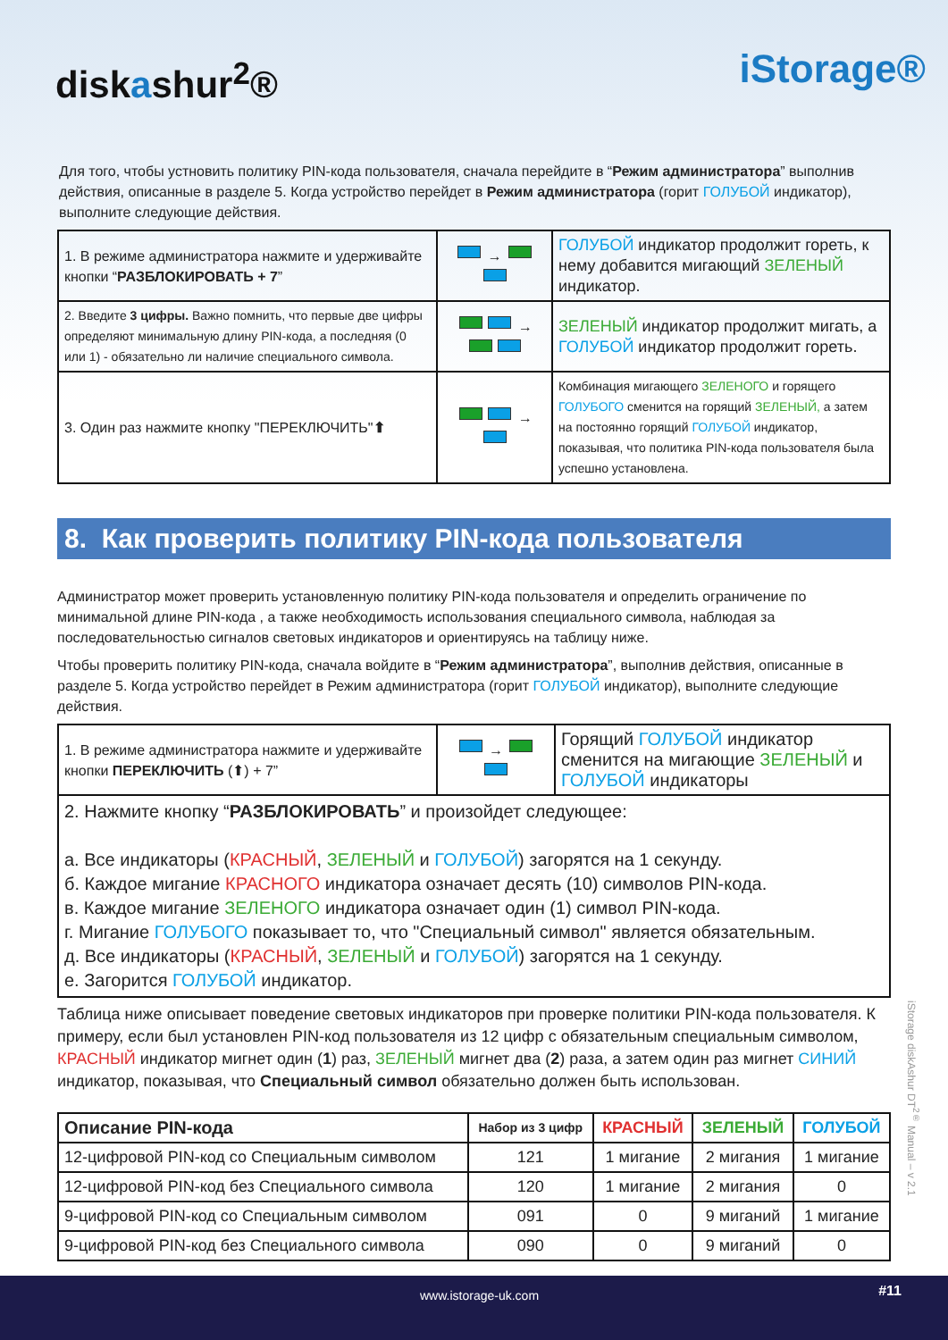diskashur<sup>2</sup>® iStorage®
Для того, чтобы устновить политику PIN-кода пользователя, сначала перейдите в “Режим администратора” выполнив действия, описанные в разделе 5. Когда устройство перейдет в Режим администратора (горит ГОЛУБОЙ индикатор), выполните следующие действия.
| 1. В режиме администратора нажмите и удерживайте кнопки “ РАЗБЛОКИРОВАТЬ + 7 ” | → | ГОЛУБОЙ индикатор продолжит гореть, к нему добавится мигающий ЗЕЛЕНЫЙ индикатор. |
| 2. Введите 3 цифры. Важно помнить, что первые две цифры определяют минимальную длину PIN-кода, а последняя (0 или 1) - обязательно ли наличие специального символа. | → | ЗЕЛЕНЫЙ индикатор продолжит мигать, а ГОЛУБОЙ индикатор продолжит гореть. |
| 3. Один раз нажмите кнопку "ПЕРЕКЛЮЧИТЬ" ⬆ | → | Комбинация мигающего ЗЕЛЕНОГО и горящего ГОЛУБОГО сменится на горящий ЗЕЛЕНЫЙ, а затем на постоянно горящий ГОЛУБОЙ индикатор, показывая, что политика PIN-кода пользователя была успешно установлена. |
8. Как проверить политику PIN-кода пользователя
Администратор может проверить установленную политику PIN-кода пользователя и определить ограничение по минимальной длине PIN-кода , а также необходимость использования специального символа, наблюдая за последовательностью сигналов световых индикаторов и ориентируясь на таблицу ниже.
Чтобы проверить политику PIN-кода, сначала войдите в “Режим администратора”, выполнив действия, описанные в разделе 5. Когда устройство перейдет в Режим администратора (горит ГОЛУБОЙ индикатор), выполните следующие действия.
| 1. В режиме администратора нажмите и удерживайте кнопки ПЕРЕКЛЮЧИТЬ (⬆) + 7” | → | Горящий ГОЛУБОЙ индикатор сменится на мигающие ЗЕЛЕНЫЙ и ГОЛУБОЙ индикаторы |
| 2. Нажмите кнопку “ РАЗБЛОКИРОВАТЬ ” и произойдет следующее: a. Все индикаторы ( КРАСНЫЙ , ЗЕЛЕНЫЙ и ГОЛУБОЙ ) загорятся на 1 секунду. б. Каждое мигание КРАСНОГО индикатора означает десять (10) символов PIN-кода. в. Каждое мигание ЗЕЛЕНОГО индикатора означает один (1) символ PIN-кода. г. Мигание ГОЛУБОГО показывает то, что "Специальный символ" является обязательным. д. Все индикаторы ( КРАСНЫЙ , ЗЕЛЕНЫЙ и ГОЛУБОЙ ) загорятся на 1 секунду. е. Загорится ГОЛУБОЙ индикатор. | | |
Таблица ниже описывает поведение световых индикаторов при проверке политики PIN-кода пользователя. К примеру, если был установлен PIN-код пользователя из 12 цифр с обязательным специальным символом, КРАСНЫЙ индикатор мигнет один (1) раз, ЗЕЛЕНЫЙ мигнет два (2) раза, а затем один раз мигнет СИНИЙ индикатор, показывая, что Специальный символ обязательно должен быть использован.
| Описание PIN-кода | Набор из 3 цифр | КРАСНЫЙ | ЗЕЛЕНЫЙ | ГОЛУБОЙ |
| --- | --- | --- | --- | --- |
| 12-цифровой PIN-код со Специальным символом | 121 | 1 мигание | 2 мигания | 1 мигание |
| 12-цифровой PIN-код без Специального символа | 120 | 1 мигание | 2 мигания | 0 |
| 9-цифровой PIN-код со Специальным символом | 091 | 0 | 9 миганий | 1 мигание |
| 9-цифровой PIN-код без Специального символа | 090 | 0 | 9 миганий | 0 |
iStorage diskAshur DT<sup>2®</sup> Manual – v 2.1
www.istorage-uk.com #11